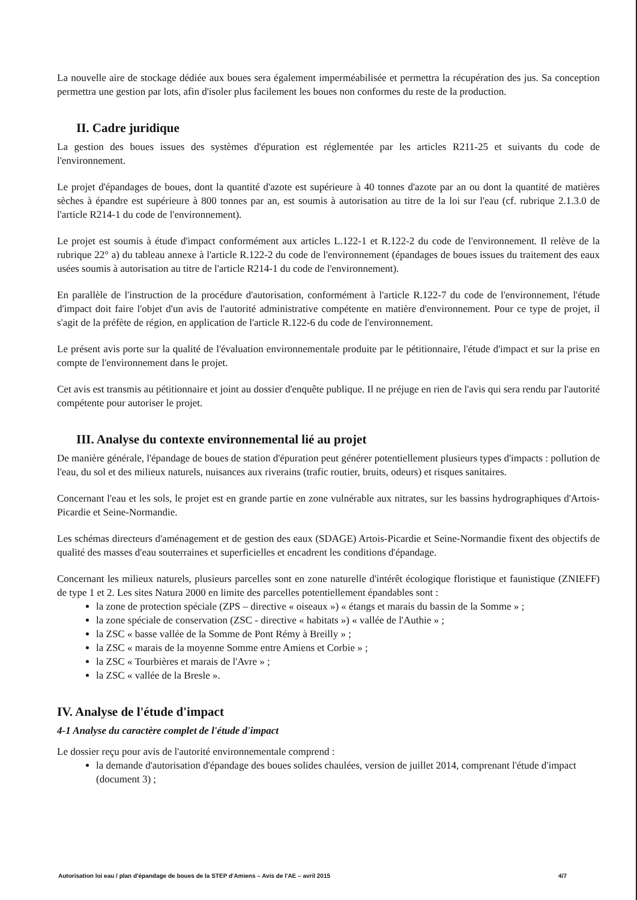La nouvelle aire de stockage dédiée aux boues sera également imperméabilisée et permettra la récupération des jus. Sa conception permettra une gestion par lots, afin d'isoler plus facilement les boues non conformes du reste de la production.
II. Cadre juridique
La gestion des boues issues des systèmes d'épuration est réglementée par les articles R211-25 et suivants du code de l'environnement.
Le projet d'épandages de boues, dont la quantité d'azote est supérieure à 40 tonnes d'azote par an ou dont la quantité de matières sèches à épandre est supérieure à 800 tonnes par an, est soumis à autorisation au titre de la loi sur l'eau (cf. rubrique 2.1.3.0 de l'article R214-1 du code de l'environnement).
Le projet est soumis à étude d'impact conformément aux articles L.122-1 et R.122-2 du code de l'environnement. Il relève de la rubrique 22° a) du tableau annexe à l'article R.122-2 du code de l'environnement (épandages de boues issues du traitement des eaux usées soumis à autorisation au titre de l'article R214-1 du code de l'environnement).
En parallèle de l'instruction de la procédure d'autorisation, conformément à l'article R.122-7 du code de l'environnement, l'étude d'impact doit faire l'objet d'un avis de l'autorité administrative compétente en matière d'environnement. Pour ce type de projet, il s'agit de la préfète de région, en application de l'article R.122-6 du code de l'environnement.
Le présent avis porte sur la qualité de l'évaluation environnementale produite par le pétitionnaire, l'étude d'impact et sur la prise en compte de l'environnement dans le projet.
Cet avis est transmis au pétitionnaire et joint au dossier d'enquête publique. Il ne préjuge en rien de l'avis qui sera rendu par l'autorité compétente pour autoriser le projet.
III. Analyse du contexte environnemental lié au projet
De manière générale, l'épandage de boues de station d'épuration peut générer potentiellement plusieurs types d'impacts : pollution de l'eau, du sol et des milieux naturels, nuisances aux riverains (trafic routier, bruits, odeurs) et risques sanitaires.
Concernant l'eau et les sols, le projet est en grande partie en zone vulnérable aux nitrates, sur les bassins hydrographiques d'Artois-Picardie et Seine-Normandie.
Les schémas directeurs d'aménagement et de gestion des eaux (SDAGE) Artois-Picardie et Seine-Normandie fixent des objectifs de qualité des masses d'eau souterraines et superficielles et encadrent les conditions d'épandage.
Concernant les milieux naturels, plusieurs parcelles sont en zone naturelle d'intérêt écologique floristique et faunistique (ZNIEFF) de type 1 et 2. Les sites Natura 2000 en limite des parcelles potentiellement épandables sont :
la zone de protection spéciale (ZPS – directive « oiseaux ») « étangs et marais du bassin de la Somme » ;
la zone spéciale de conservation (ZSC - directive « habitats ») « vallée de l'Authie » ;
la ZSC « basse vallée de la Somme de Pont Rémy à Breilly » ;
la ZSC « marais de la moyenne Somme entre Amiens et Corbie » ;
la ZSC « Tourbières et marais de l'Avre » ;
la ZSC « vallée de la Bresle ».
IV. Analyse de l'étude d'impact
4-1 Analyse du caractère complet de l'étude d'impact
Le dossier reçu pour avis de l'autorité environnementale comprend :
la demande d'autorisation d'épandage des boues solides chaulées, version de juillet 2014, comprenant l'étude d'impact (document 3) ;
Autorisation loi eau / plan d'épandage de boues de la STEP d'Amiens – Avis de l'AE – avril 2015 4/7